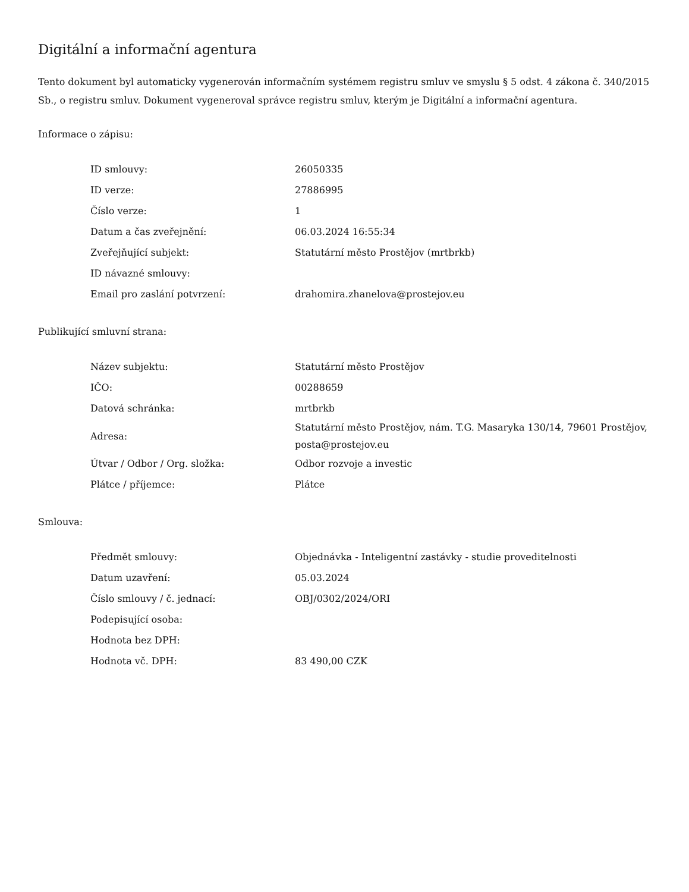Digitální a informační agentura
Tento dokument byl automaticky vygenerován informačním systémem registru smluv ve smyslu § 5 odst. 4 zákona č. 340/2015 Sb., o registru smluv. Dokument vygeneroval správce registru smluv, kterým je Digitální a informační agentura.
Informace o zápisu:
| ID smlouvy: | 26050335 |
| ID verze: | 27886995 |
| Číslo verze: | 1 |
| Datum a čas zveřejnění: | 06.03.2024 16:55:34 |
| Zveřejňující subjekt: | Statutární město Prostějov (mrtbrkb) |
| ID návazné smlouvy: | |
| Email pro zaslání potvrzení: | drahomira.zhanelova@prostejov.eu |
Publikující smluvní strana:
| Název subjektu: | Statutární město Prostějov |
| IČO: | 00288659 |
| Datová schránka: | mrtbrkb |
| Adresa: | Statutární město Prostějov, nám. T.G. Masaryka 130/14, 79601 Prostějov, posta@prostejov.eu |
| Útvar / Odbor / Org. složka: | Odbor rozvoje a investic |
| Plátce / příjemce: | Plátce |
Smlouva:
| Předmět smlouvy: | Objednávka - Inteligentní zastávky - studie proveditelnosti |
| Datum uzavření: | 05.03.2024 |
| Číslo smlouvy / č. jednací: | OBJ/0302/2024/ORI |
| Podepisující osoba: | |
| Hodnota bez DPH: | |
| Hodnota vč. DPH: | 83 490,00 CZK |